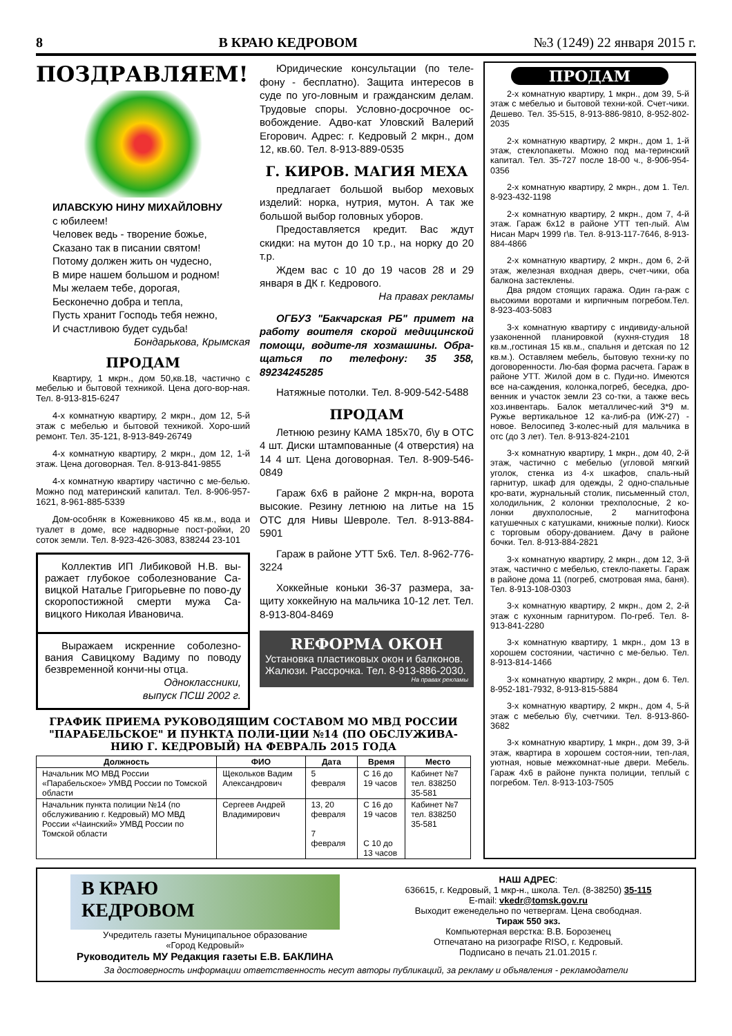8 В КРАЮ КЕДРОВОМ №3 (1249) 22 января 2015 г.
ПОЗДРАВЛЯЕМ!
ИЛАВСКУЮ НИНУ МИХАЙЛОВНУ
с юбилеем!
Человек ведь - творение божье,
Сказано так в писании святом!
Потому должен жить он чудесно,
В мире нашем большом и родном!
Мы желаем тебе, дорогая,
Бесконечно добра и тепла,
Пусть хранит Господь тебя нежно,
И счастливою будет судьба!
Бондарькова, Крымская
ПРОДАМ
Квартиру, 1 мкрн., дом 50,кв.18, частично с мебелью и бытовой техникой. Цена дого-вор-ная. Тел. 8-913-815-6247
4-х комнатную квартиру, 2 мкрн., дом 12, 5-й этаж с мебелью и бытовой техникой. Хоро-ший ремонт. Тел. 35-121, 8-913-849-26749
4-х комнатную квартиру, 2 мкрн., дом 12, 1-й этаж. Цена договорная. Тел. 8-913-841-9855
4-х комнатную квартиру частично с ме-белью. Можно под материнский капитал. Тел. 8-906-957-1621, 8-961-885-5339
Дом-особняк в Кожевниково 45 кв.м., вода и туалет в доме, все надворные пост-ройки, 20 соток земли. Тел. 8-923-426-3083, 838244 23-101
Коллектив ИП Либиковой Н.В. вы-ражает глубокое соболезнование Са-вицкой Наталье Григорьевне по пово-ду скоропостижной смерти мужа Са-вицкого Николая Ивановича.
Выражаем искренние соболезно-вания Савицкому Вадиму по поводу безвременной кончи-ны отца.
Одноклассники,
выпуск ПСШ 2002 г.
Юридические консультации (по теле-фону - бесплатно). Защита интересов в суде по уго-ловным и гражданским делам. Трудовые споры. Условно-досрочное ос-вобождение. Адво-кат Уловский Валерий Егорович. Адрес: г. Кедровый 2 мкрн., дом 12, кв.60. Тел. 8-913-889-0535
Г. КИРОВ. МАГИЯ МЕХА
предлагает большой выбор меховых изделий: норка, нутрия, мутон. А так же большой выбор головных уборов.
Предоставляется кредит. Вас ждут скидки: на мутон до 10 т.р., на норку до 20 т.р.
Ждем вас с 10 до 19 часов 28 и 29 января в ДК г. Кедрового.
На правах рекламы
ОГБУЗ "Бакчарская РБ" примет на работу воителя скорой медицинской помощи, водите-ля хозмашины. Обра-щаться по телефону: 35 358, 89234245285
Натяжные потолки. Тел. 8-909-542-5488
ПРОДАМ
Летнюю резину КАМА 185х70, б\у в ОТС 4 шт. Диски штампованные (4 отверстия) на 14 4 шт. Цена договорная. Тел. 8-909-546-0849
Гараж 6х6 в районе 2 мкрн-на, ворота высокие. Резину летнюю на литье на 15 ОТС для Нивы Шевроле. Тел. 8-913-884-5901
Гараж в районе УТТ 5х6. Тел. 8-962-776-3224
Хоккейные коньки 36-37 размера, за-щиту хоккейную на мальчика 10-12 лет. Тел. 8-913-804-8469
RЕФОРМА ОКОН
Установка пластиковых окон и балконов. Жалюзи. Рассрочка. Тел. 8-913-886-2030.
На правах рекламы
ГРАФИК ПРИЕМА РУКОВОДЯЩИМ СОСТАВОМ МО МВД РОССИИ "ПАРАБЕЛЬСКОЕ" И ПУНКТА ПОЛИ-ЦИИ №14 (ПО ОБСЛУЖИВА-НИЮ Г. КЕДРОВЫЙ) НА ФЕВРАЛЬ 2015 ГОДА
| Должность | ФИО | Дата | Время | Место |
| --- | --- | --- | --- | --- |
| Начальник МО МВД России «Парабельское» УМВД России по Томской области | Щекольков Вадим Александрович | 5 февраля | С 16 до 19 часов | Кабинет №7 тел. 838250 35-581 |
| Начальник пункта полиции №14 (по обслуживанию г. Кедровый) МО МВД России «Чаинский» УМВД России по Томской области | Сергеев Андрей Владимирович | 13, 20 февраля 7 февраля | С 16 до 19 часов С 10 до 13 часов | Кабинет №7 тел. 838250 35-581 |
ПРОДАМ
2-х комнатную квартиру, 1 мкрн., дом 39, 5-й этаж с мебелью и бытовой техни-кой. Счет-чики. Дешево. Тел. 35-515, 8-913-886-9810, 8-952-802-2035
2-х комнатную квартиру, 2 мкрн., дом 1, 1-й этаж, стеклопакеты. Можно под ма-теринский капитал. Тел. 35-727 после 18-00 ч., 8-906-954-0356
2-х комнатную квартиру, 2 мкрн., дом 1. Тел. 8-923-432-1198
2-х комнатную квартиру, 2 мкрн., дом 7, 4-й этаж. Гараж 6х12 в районе УТТ теп-лый. А\м Нисан Марч 1999 г\в. Тел. 8-913-117-7646, 8-913-884-4866
2-х комнатную квартиру, 2 мкрн., дом 6, 2-й этаж, железная входная дверь, счет-чики, оба балкона застеклены.
Два рядом стоящих гаража. Один га-раж с высокими воротами и кирпичным погребом.Тел. 8-923-403-5083
3-х комнатную квартиру с индивиду-альной узаконенной планировкой (кухня-студия 18 кв.м.,гостиная 15 кв.м., спальня и детская по 12 кв.м.). Оставляем мебель, бытовую техни-ку по договоренности. Лю-бая форма расчета. Гараж в районе УТТ. Жилой дом в с. Пуди-но. Имеются все на-саждения, колонка,погреб, беседка, дро-венник и участок земли 23 со-тки, а также весь хоз.инвентарь. Балок металличес-кий 3*9 м. Ружье вертикальное 12 ка-либ-ра (ИЖ-27) - новое. Велосипед 3-колес-ный для мальчика в отс (до 3 лет). Тел. 8-913-824-2101
3-х комнатную квартиру, 1 мкрн., дом 40, 2-й этаж, частично с мебелью (угловой мягкий уголок, стенка из 4-х шкафов, спаль-ный гарнитур, шкаф для одежды, 2 одно-спальные кро-вати, журнальный столик, письменный стол, холодильник, 2 колонки трехполосные, 2 ко-лонки двухполосные, 2 магнитофона катушечных с катушками, книжные полки). Киоск с торговым обору-дованием. Дачу в районе бочки. Тел. 8-913-884-2821
3-х комнатную квартиру, 2 мкрн., дом 12, 3-й этаж, частично с мебелью, стекло-пакеты. Гараж в районе дома 11 (погреб, смотровая яма, баня). Тел. 8-913-108-0303
3-х комнатную квартиру, 2 мкрн., дом 2, 2-й этаж с кухонным гарнитуром. По-греб. Тел. 8-913-841-2280
3-х комнатную квартиру, 1 мкрн., дом 13 в хорошем состоянии, частично с ме-белью. Тел. 8-913-814-1466
3-х комнатную квартиру, 2 мкрн., дом 6. Тел. 8-952-181-7932, 8-913-815-5884
3-х комнатную квартиру, 2 мкрн., дом 4, 5-й этаж с мебелью б\у, счетчики. Тел. 8-913-860-3682
3-х комнатную квартиру, 1 мкрн., дом 39, 3-й этаж, квартира в хорошем состоя-нии, теп-лая, уютная, новые межкомнат-ные двери. Мебель. Гараж 4х6 в районе пункта полиции, теплый с погребом. Тел. 8-913-103-7505
В КРАЮ
КЕДРОВОМ
Учредитель газеты Муниципальное образование
«Город Кедровый»
Руководитель МУ Редакция газеты Е.В. БАКЛИНА
НАШ АДРЕС:
636615, г. Кедровый, 1 мкр-н., школа. Тел. (8-38250) 35-115
E-mail: vkedr@tomsk.gov.ru
Выходит еженедельно по четвергам. Цена свободная.
Тираж 550 экз.
Компьютерная верстка: В.В. Борозенец
Отпечатано на ризографе RISO, г. Кедровый.
Подписано в печать 21.01.2015 г.
За достоверность информации ответственность несут авторы публикаций, за рекламу и объявления - рекламодатели